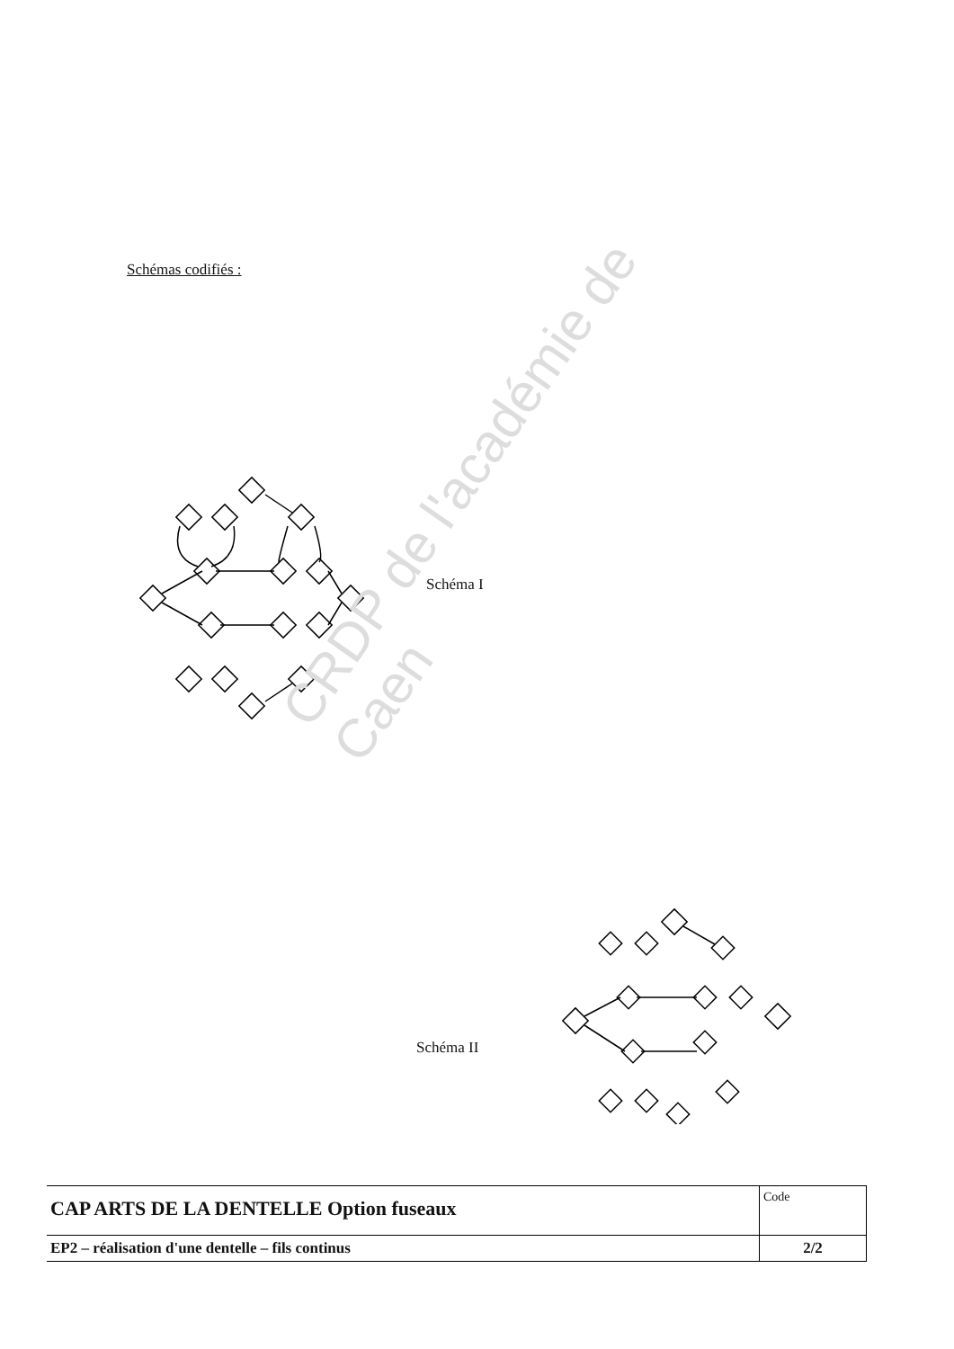Schémas codifiés :
Schéma I
Schéma II
CRDP de l'académie de Caen
| CAP ARTS DE LA DENTELLE Option fuseaux | Code |
| EP2 – réalisation d'une dentelle – fils continus | 2/2 |